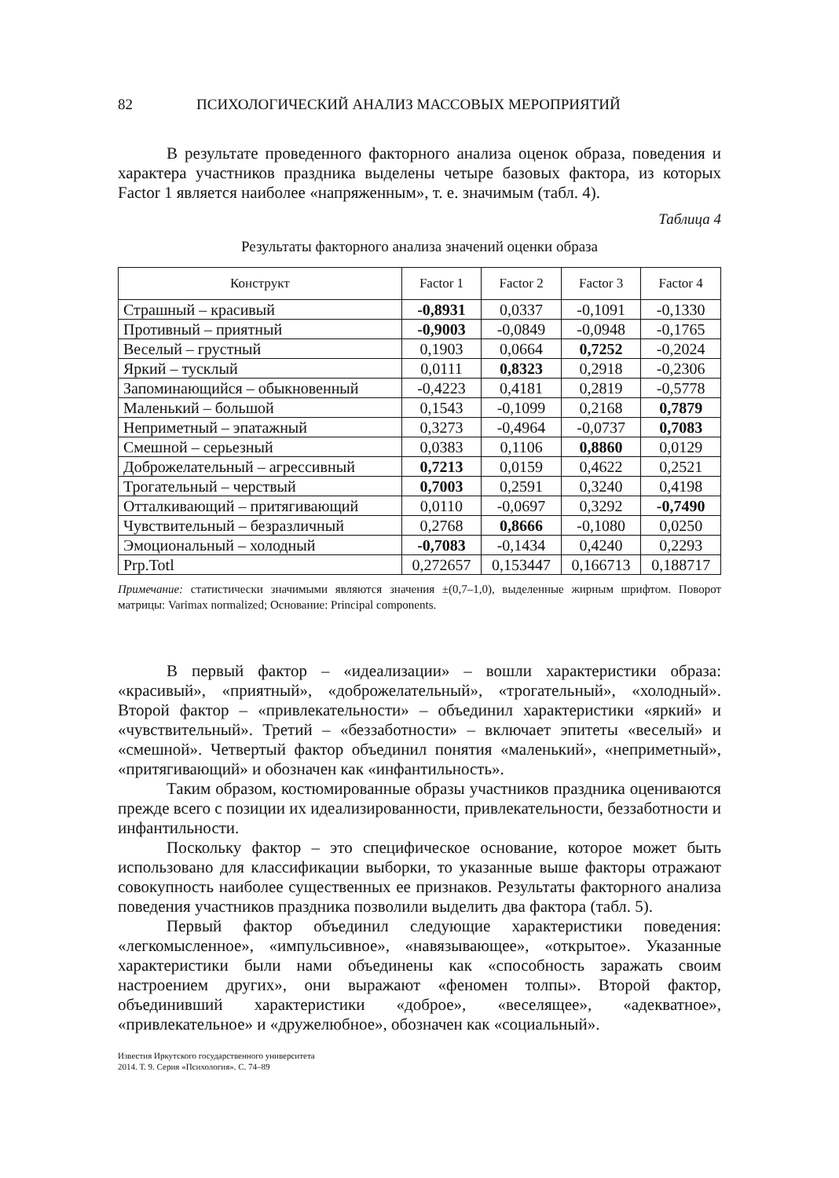82 ПСИХОЛОГИЧЕСКИЙ АНАЛИЗ МАССОВЫХ МЕРОПРИЯТИЙ
В результате проведенного факторного анализа оценок образа, поведения и характера участников праздника выделены четыре базовых фактора, из которых Factor 1 является наиболее «напряженным», т. е. значимым (табл. 4).
Таблица 4
Результаты факторного анализа значений оценки образа
| Конструкт | Factor 1 | Factor 2 | Factor 3 | Factor 4 |
| --- | --- | --- | --- | --- |
| Страшный – красивый | -0,8931 | 0,0337 | -0,1091 | -0,1330 |
| Противный – приятный | -0,9003 | -0,0849 | -0,0948 | -0,1765 |
| Веселый – грустный | 0,1903 | 0,0664 | 0,7252 | -0,2024 |
| Яркий – тусклый | 0,0111 | 0,8323 | 0,2918 | -0,2306 |
| Запоминающийся – обыкновенный | -0,4223 | 0,4181 | 0,2819 | -0,5778 |
| Маленький – большой | 0,1543 | -0,1099 | 0,2168 | 0,7879 |
| Неприметный – эпатажный | 0,3273 | -0,4964 | -0,0737 | 0,7083 |
| Смешной – серьезный | 0,0383 | 0,1106 | 0,8860 | 0,0129 |
| Доброжелательный – агрессивный | 0,7213 | 0,0159 | 0,4622 | 0,2521 |
| Трогательный – черствый | 0,7003 | 0,2591 | 0,3240 | 0,4198 |
| Отталкивающий – притягивающий | 0,0110 | -0,0697 | 0,3292 | -0,7490 |
| Чувствительный – безразличный | 0,2768 | 0,8666 | -0,1080 | 0,0250 |
| Эмоциональный – холодный | -0,7083 | -0,1434 | 0,4240 | 0,2293 |
| Prp.Totl | 0,272657 | 0,153447 | 0,166713 | 0,188717 |
Примечание: статистически значимыми являются значения ±(0,7–1,0), выделенные жирным шрифтом. Поворот матрицы: Varimax normalized; Основание: Principal components.
В первый фактор – «идеализации» – вошли характеристики образа: «красивый», «приятный», «доброжелательный», «трогательный», «холодный». Второй фактор – «привлекательности» – объединил характеристики «яркий» и «чувствительный». Третий – «беззаботности» – включает эпитеты «веселый» и «смешной». Четвертый фактор объединил понятия «маленький», «неприметный», «притягивающий» и обозначен как «инфантильность».
Таким образом, костюмированные образы участников праздника оцениваются прежде всего с позиции их идеализированности, привлекательности, беззаботности и инфантильности.
Поскольку фактор – это специфическое основание, которое может быть использовано для классификации выборки, то указанные выше факторы отражают совокупность наиболее существенных ее признаков. Результаты факторного анализа поведения участников праздника позволили выделить два фактора (табл. 5).
Первый фактор объединил следующие характеристики поведения: «легкомысленное», «импульсивное», «навязывающее», «открытое». Указанные характеристики были нами объединены как «способность заражать своим настроением других», они выражают «феномен толпы». Второй фактор, объединивший характеристики «доброе», «веселящее», «адекватное», «привлекательное» и «дружелюбное», обозначен как «социальный».
Известия Иркутского государственного университета
2014. Т. 9. Серия «Психология». С. 74–89